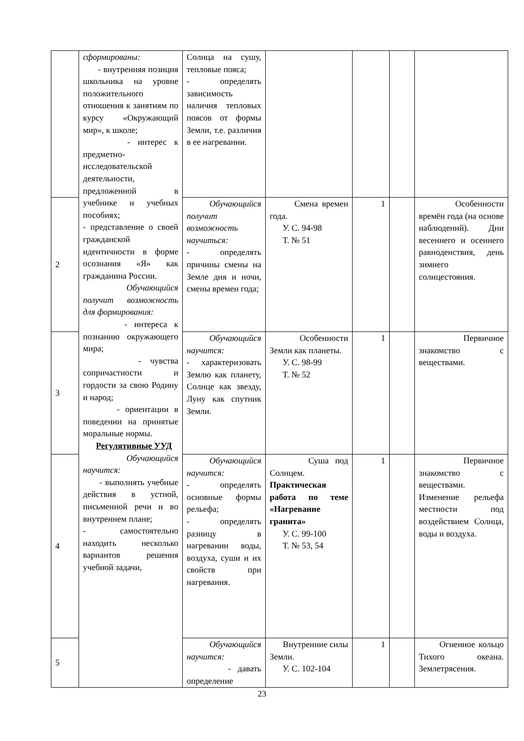| | сформированы: - внутренняя позиция школьника на уровне положительного отношения к занятиям по курсу «Окружающий мир», к школе; - интерес к предметно-исследовательской деятельности, предложенной в учебнике и учебных пособиях; - представление о своей гражданской идентичности в форме осознания «Я» как гражданина России. Обучающийся получит возможность для формирования: - интереса к познанию окружающего мира; - чувства сопричастности и гордости за свою Родину и народ; - ориентации в поведении на принятые моральные нормы. Регулятивные УУД Обучающийся научится: - выполнять учебные действия в устной, письменной речи и во внутреннем плане; - самостоятельно находить несколько вариантов решения учебной задачи, | Солнца на сушу, тепловые пояса; - определять зависимость наличия тепловых поясов от формы Земли, т.е. различия в ее нагревании. | | | | |
| 2 | | Обучающийся получит возможность научиться: - определять причины смены на Земле дня и ночи, смены времен года; | Смена времен года. У. С. 94-98 Т. № 51 | 1 | | Особенности времён года (на основе наблюдений). Дни весеннего и осеннего равноденствия, день зимнего солнцестояния. |
| 3 | | Обучающийся научится: - характеризовать Землю как планету, Солнце как звезду, Луну как спутник Земли. | Особенности Земли как планеты. У. С. 98-99 Т. № 52 | 1 | | Первичное знакомство с веществами. |
| 4 | | Обучающийся научится: - определять основные формы рельефа; - определять разницу в нагревании воды, воздуха, суши и их свойств при нагревания. | Суша под Солнцем. Практическая работа по теме «Нагревание гранита» У. С. 99-100 Т. № 53, 54 | 1 | | Первичное знакомство с веществами. Изменение рельефа местности под воздействием Солнца, воды и воздуха. |
| 5 | | Обучающийся научится: - давать определение | Внутренние силы Земли. У. С. 102-104 | 1 | | Огненное кольцо Тихого океана. Землетрясения. |
23